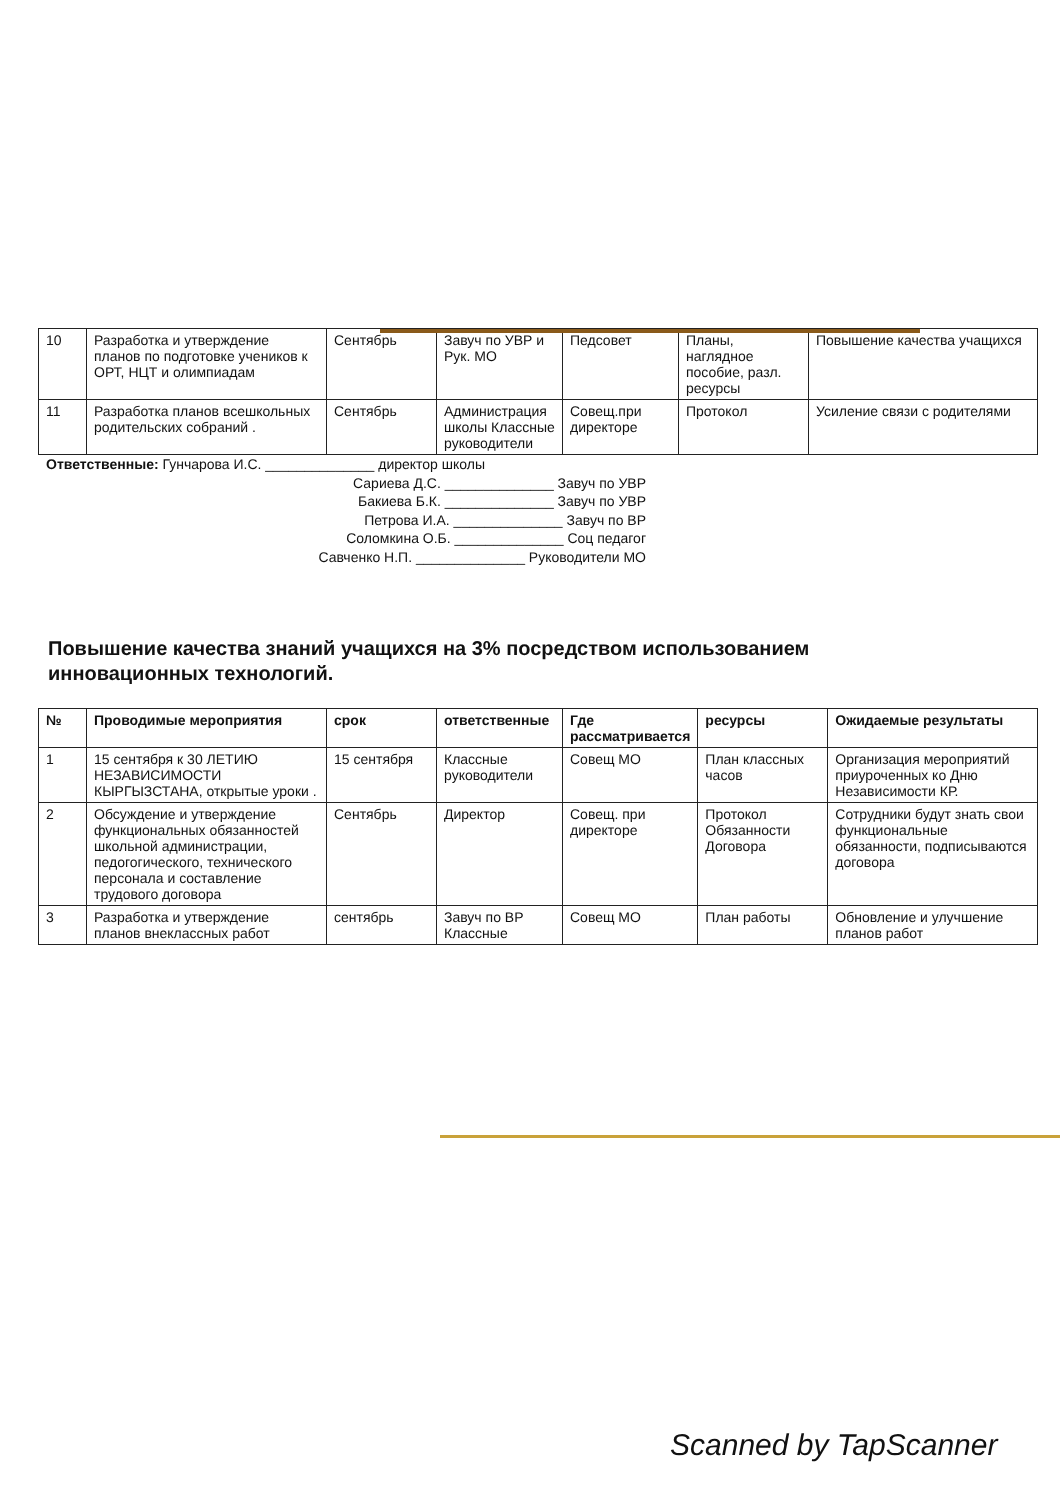| 10 | Разработка и утверждение планов по подготовке учеников к ОРТ, НЦТ и олимпиадам | Сентябрь | Завуч по УВР и Рук. МО | Педсовет | Планы, наглядное пособие, разл. ресурсы | Повышение качества учащихся |
| 11 | Разработка планов всешкольных родительских собраний . | Сентябрь | Администрация школы Классные руководители | Совещ.при директоре | Протокол | Усиление связи с родителями |
Ответственные: Гунчарова И.С. ______________ директор школы
Сариева Д.С. ______________ Завуч по УВР
Бакиева Б.К. ______________ Завуч по УВР
Петрова И.А. ______________ Завуч по ВР
Соломкина О.Б. ______________ Соц педагог
Савченко Н.П. ______________ Руководители МО
Повышение качества знаний учащихся на 3% посредством использованием инновационных технологий.
| № | Проводимые мероприятия | срок | ответственные | Где рассматривается | ресурсы | Ожидаемые результаты |
| --- | --- | --- | --- | --- | --- | --- |
| 1 | 15 сентября к 30 ЛЕТИЮ НЕЗАВИСИМОСТИ КЫРГЫЗСТАНА, открытые уроки . | 15 сентября | Классные руководители | Совещ МО | План классных часов | Организация мероприятий приуроченных ко Дню Независимости КР. |
| 2 | Обсуждение и утверждение функциональных обязанностей школьной администрации, педогогического, технического персонала и составление трудового договора | Сентябрь | Директор | Совещ. при директоре | Протокол Обязанности Договора | Сотрудники будут знать свои функциональные обязанности, подписываются договора |
| 3 | Разработка и утверждение планов внеклассных работ | сентябрь | Завуч по ВР Классные | Совещ МО | План работы | Обновление и улучшение планов работ |
Scanned by TapScanner